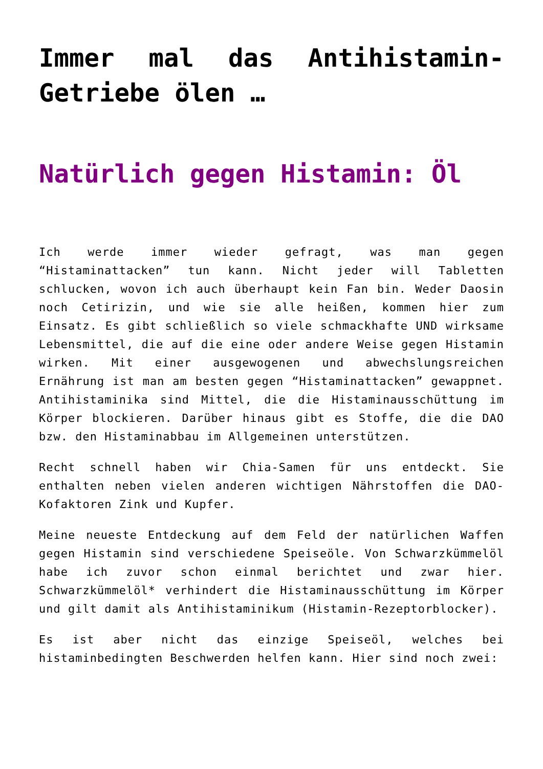Immer mal das Antihistamin-Getriebe ölen …
Natürlich gegen Histamin: Öl
Ich werde immer wieder gefragt, was man gegen “Histaminattacken” tun kann. Nicht jeder will Tabletten schlucken, wovon ich auch überhaupt kein Fan bin. Weder Daosin noch Cetirizin, und wie sie alle heißen, kommen hier zum Einsatz. Es gibt schließlich so viele schmackhafte UND wirksame Lebensmittel, die auf die eine oder andere Weise gegen Histamin wirken. Mit einer ausgewogenen und abwechslungsreichen Ernährung ist man am besten gegen “Histaminattacken” gewappnet. Antihistaminika sind Mittel, die die Histaminausschüttung im Körper blockieren. Darüber hinaus gibt es Stoffe, die die DAO bzw. den Histaminabbau im Allgemeinen unterstützen.
Recht schnell haben wir Chia-Samen für uns entdeckt. Sie enthalten neben vielen anderen wichtigen Nährstoffen die DAO-Kofaktoren Zink und Kupfer.
Meine neueste Entdeckung auf dem Feld der natürlichen Waffen gegen Histamin sind verschiedene Speiseöle. Von Schwarzkümmelöl habe ich zuvor schon einmal berichtet und zwar hier. Schwarzkümmelöl* verhindert die Histaminausschüttung im Körper und gilt damit als Antihistaminikum (Histamin-Rezeptorblocker).
Es ist aber nicht das einzige Speiseöl, welches bei histaminbedingten Beschwerden helfen kann. Hier sind noch zwei: